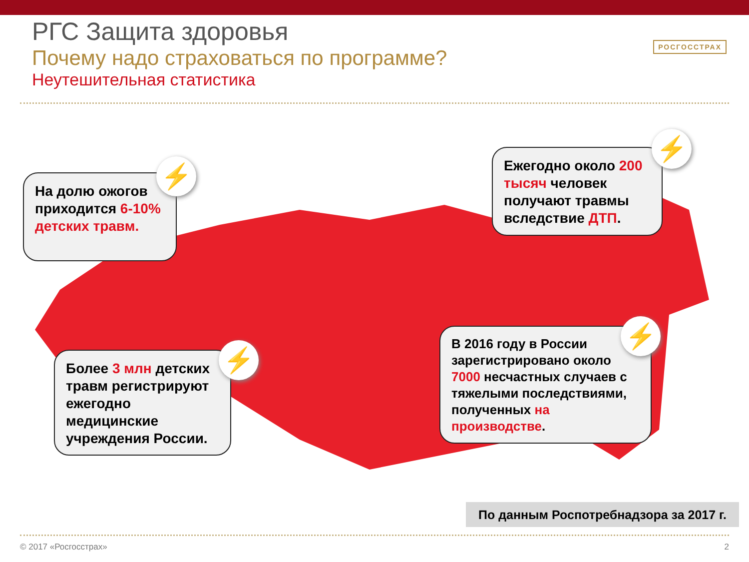РГС Защита здоровья
Почему надо страховаться по программе?
Неутешительная статистика
РОСГОССТРАХ
На долю ожогов приходится 6-10% детских травм.
⚡
Ежегодно около 200 тысяч человек получают травмы вследствие ДТП.
⚡
Более 3 млн детских травм регистрируют ежегодно медицинские учреждения России.
⚡
В 2016 году в России зарегистрировано около 7000 несчастных случаев с тяжелыми последствиями, полученных на производстве.
⚡
По данным Роспотребнадзора за 2017 г.
© 2017 «Росгосстрах» 2